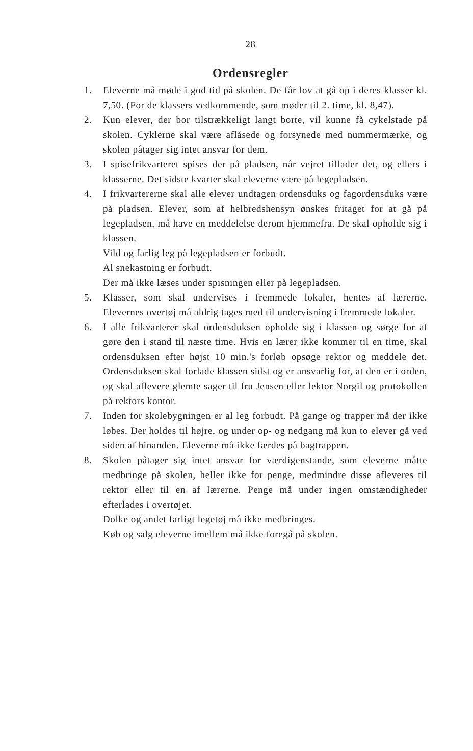28
Ordensregler
1. Eleverne må møde i god tid på skolen. De får lov at gå op i deres klasser kl. 7,50. (For de klassers vedkommende, som møder til 2. time, kl. 8,47).
2. Kun elever, der bor tilstrækkeligt langt borte, vil kunne få cykelstade på skolen. Cyklerne skal være aflåsede og forsynede med nummermærke, og skolen påtager sig intet ansvar for dem.
3. I spisefrikvarteret spises der på pladsen, når vejret tillader det, og ellers i klasserne. Det sidste kvarter skal eleverne være på legepladsen.
4. I frikvartererne skal alle elever undtagen ordensduks og fagordensduks være på pladsen. Elever, som af helbredshensyn ønskes fritaget for at gå på legepladsen, må have en meddelelse derom hjemmefra. De skal opholde sig i klassen.
Vild og farlig leg på legepladsen er forbudt.
Al snekastning er forbudt.
Der må ikke læses under spisningen eller på legepladsen.
5. Klasser, som skal undervises i fremmede lokaler, hentes af lærerne. Elevernes overtøj må aldrig tages med til undervisning i fremmede lokaler.
6. I alle frikvarterer skal ordensduksen opholde sig i klassen og sørge for at gøre den i stand til næste time. Hvis en lærer ikke kommer til en time, skal ordensduksen efter højst 10 min.'s forløb opsøge rektor og meddele det. Ordensduksen skal forlade klassen sidst og er ansvarlig for, at den er i orden, og skal aflevere glemte sager til fru Jensen eller lektor Norgil og protokollen på rektors kontor.
7. Inden for skolebygningen er al leg forbudt. På gange og trapper må der ikke løbes. Der holdes til højre, og under op- og nedgang må kun to elever gå ved siden af hinanden. Eleverne må ikke færdes på bagtrappen.
8. Skolen påtager sig intet ansvar for værdigenstande, som eleverne måtte medbringe på skolen, heller ikke for penge, medmindre disse afleveres til rektor eller til en af lærerne. Penge må under ingen omstændigheder efterlades i overtøjet.
Dolke og andet farligt legetøj må ikke medbringes.
Køb og salg eleverne imellem må ikke foregå på skolen.